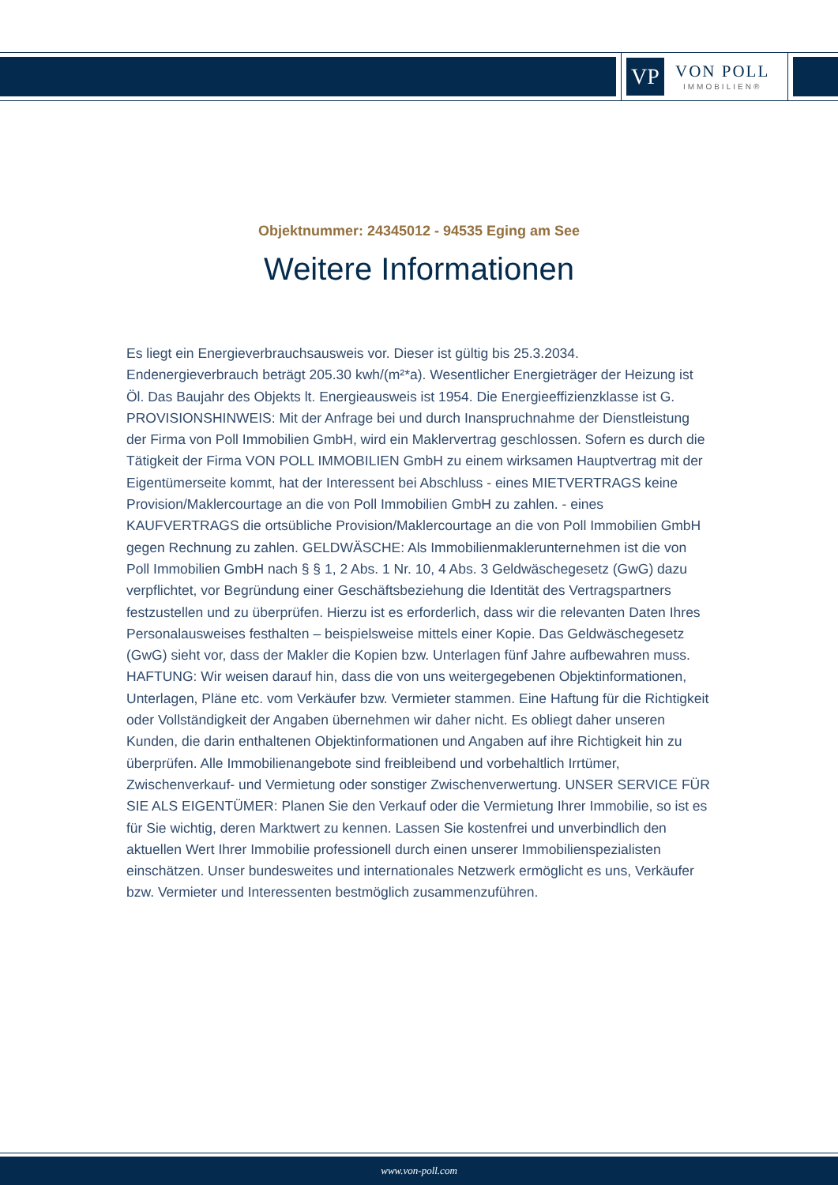VP
VON POLL
IMMOBILIEN®
Objektnummer: 24345012 - 94535 Eging am See
Weitere Informationen
Es liegt ein Energieverbrauchsausweis vor. Dieser ist gültig bis 25.3.2034. Endenergieverbrauch beträgt 205.30 kwh/(m²*a). Wesentlicher Energieträger der Heizung ist Öl. Das Baujahr des Objekts lt. Energieausweis ist 1954. Die Energieeffizienzklasse ist G. PROVISIONSHINWEIS: Mit der Anfrage bei und durch Inanspruchnahme der Dienstleistung der Firma von Poll Immobilien GmbH, wird ein Maklervertrag geschlossen. Sofern es durch die Tätigkeit der Firma VON POLL IMMOBILIEN GmbH zu einem wirksamen Hauptvertrag mit der Eigentümerseite kommt, hat der Interessent bei Abschluss - eines MIETVERTRAGS keine Provision/Maklercourtage an die von Poll Immobilien GmbH zu zahlen. - eines KAUFVERTRAGS die ortsübliche Provision/Maklercourtage an die von Poll Immobilien GmbH gegen Rechnung zu zahlen. GELDWÄSCHE: Als Immobilienmaklerunternehmen ist die von Poll Immobilien GmbH nach § § 1, 2 Abs. 1 Nr. 10, 4 Abs. 3 Geldwäschegesetz (GwG) dazu verpflichtet, vor Begründung einer Geschäftsbeziehung die Identität des Vertragspartners festzustellen und zu überprüfen. Hierzu ist es erforderlich, dass wir die relevanten Daten Ihres Personalausweises festhalten – beispielsweise mittels einer Kopie. Das Geldwäschegesetz (GwG) sieht vor, dass der Makler die Kopien bzw. Unterlagen fünf Jahre aufbewahren muss. HAFTUNG: Wir weisen darauf hin, dass die von uns weitergegebenen Objektinformationen, Unterlagen, Pläne etc. vom Verkäufer bzw. Vermieter stammen. Eine Haftung für die Richtigkeit oder Vollständigkeit der Angaben übernehmen wir daher nicht. Es obliegt daher unseren Kunden, die darin enthaltenen Objektinformationen und Angaben auf ihre Richtigkeit hin zu überprüfen. Alle Immobilienangebote sind freibleibend und vorbehaltlich Irrtümer, Zwischenverkauf- und Vermietung oder sonstiger Zwischenverwertung. UNSER SERVICE FÜR SIE ALS EIGENTÜMER: Planen Sie den Verkauf oder die Vermietung Ihrer Immobilie, so ist es für Sie wichtig, deren Marktwert zu kennen. Lassen Sie kostenfrei und unverbindlich den aktuellen Wert Ihrer Immobilie professionell durch einen unserer Immobilienspezialisten einschätzen. Unser bundesweites und internationales Netzwerk ermöglicht es uns, Verkäufer bzw. Vermieter und Interessenten bestmöglich zusammenzuführen.
www.von-poll.com